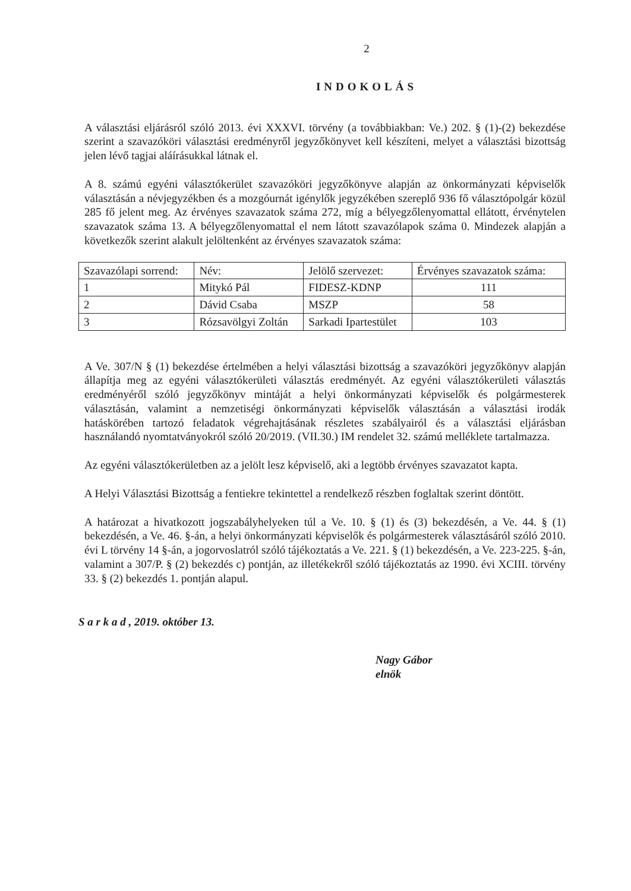2
INDOKOLÁS
A választási eljárásról szóló 2013. évi XXXVI. törvény (a továbbiakban: Ve.) 202. § (1)-(2) bekezdése szerint a szavazóköri választási eredményről jegyzőkönyvet kell készíteni, melyet a választási bizottság jelen lévő tagjai aláírásukkal látnak el.
A 8. számú egyéni választókerület szavazóköri jegyzőkönyve alapján az önkormányzati képviselők választásán a névjegyzékben és a mozgóurnát igénylők jegyzékében szereplő 936 fő választópolgár közül 285 fő jelent meg. Az érvényes szavazatok száma 272, míg a bélyegzőlenyomattal ellátott, érvénytelen szavazatok száma 13. A bélyegzőlenyomattal el nem látott szavazólapok száma 0. Mindezek alapján a következők szerint alakult jelöltenként az érvényes szavazatok száma:
| Szavazólapi sorrend: | Név: | Jelölő szervezet: | Érvényes szavazatok száma: |
| 1 | Mitykó Pál | FIDESZ-KDNP | 111 |
| 2 | Dávid Csaba | MSZP | 58 |
| 3 | Rózsavölgyi Zoltán | Sarkadi Ipartestület | 103 |
A Ve. 307/N § (1) bekezdése értelmében a helyi választási bizottság a szavazóköri jegyzőkönyv alapján állapítja meg az egyéni választókerületi választás eredményét. Az egyéni választókerületi választás eredményéről szóló jegyzőkönyv mintáját a helyi önkormányzati képviselők és polgármesterek választásán, valamint a nemzetiségi önkormányzati képviselők választásán a választási irodák hatáskörében tartozó feladatok végrehajtásának részletes szabályairól és a választási eljárásban használandó nyomtatványokról szóló 20/2019. (VII.30.) IM rendelet 32. számú melléklete tartalmazza.
Az egyéni választókerületben az a jelölt lesz képviselő, aki a legtöbb érvényes szavazatot kapta.
A Helyi Választási Bizottság a fentiekre tekintettel a rendelkező részben foglaltak szerint döntött.
A határozat a hivatkozott jogszabályhelyeken túl a Ve. 10. § (1) és (3) bekezdésén, a Ve. 44. § (1) bekezdésén, a Ve. 46. §-án, a helyi önkormányzati képviselők és polgármesterek választásáról szóló 2010. évi L törvény 14 §-án, a jogorvoslatról szóló tájékoztatás a Ve. 221. § (1) bekezdésén, a Ve. 223-225. §-án, valamint a 307/P. § (2) bekezdés c) pontján, az illetékekről szóló tájékoztatás az 1990. évi XCIII. törvény 33. § (2) bekezdés 1. pontján alapul.
S a r k a d , 2019. október 13.
Nagy Gábor
elnök